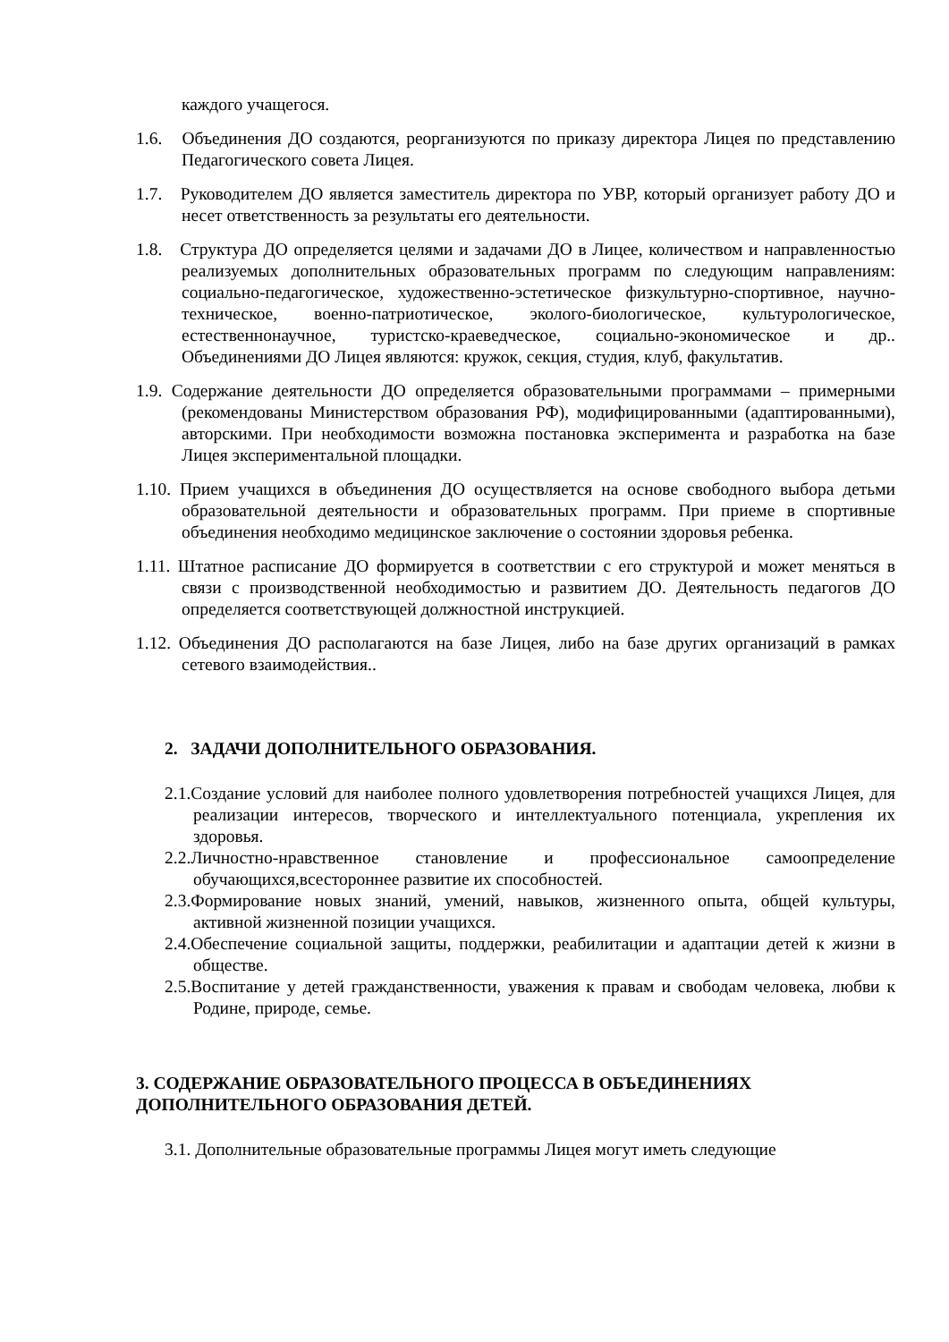каждого учащегося.
1.6. Объединения ДО создаются, реорганизуются по приказу директора Лицея по представлению Педагогического совета Лицея.
1.7. Руководителем ДО является заместитель директора по УВР, который организует работу ДО и несет ответственность за результаты его деятельности.
1.8. Структура ДО определяется целями и задачами ДО в Лицее, количеством и направленностью реализуемых дополнительных образовательных программ по следующим направлениям: социально-педагогическое, художественно-эстетическое физкультурно-спортивное, научно-техническое, военно-патриотическое, эколого-биологическое, культурологическое, естественнонаучное, туристско-краеведческое, социально-экономическое и др.. Объединениями ДО Лицея являются: кружок, секция, студия, клуб, факультатив.
1.9. Содержание деятельности ДО определяется образовательными программами – примерными (рекомендованы Министерством образования РФ), модифицированными (адаптированными), авторскими. При необходимости возможна постановка эксперимента и разработка на базе Лицея экспериментальной площадки.
1.10. Прием учащихся в объединения ДО осуществляется на основе свободного выбора детьми образовательной деятельности и образовательных программ. При приеме в спортивные объединения необходимо медицинское заключение о состоянии здоровья ребенка.
1.11. Штатное расписание ДО формируется в соответствии с его структурой и может меняться в связи с производственной необходимостью и развитием ДО. Деятельность педагогов ДО определяется соответствующей должностной инструкцией.
1.12. Объединения ДО располагаются на базе Лицея, либо на базе других организаций в рамках сетевого взаимодействия..
2. ЗАДАЧИ ДОПОЛНИТЕЛЬНОГО ОБРАЗОВАНИЯ.
2.1.Создание условий для наиболее полного удовлетворения потребностей учащихся Лицея, для реализации интересов, творческого и интеллектуального потенциала, укрепления их здоровья.
2.2.Личностно-нравственное становление и профессиональное самоопределение обучающихся,всестороннее развитие их способностей.
2.3.Формирование новых знаний, умений, навыков, жизненного опыта, общей культуры, активной жизненной позиции учащихся.
2.4.Обеспечение социальной защиты, поддержки, реабилитации и адаптации детей к жизни в обществе.
2.5.Воспитание у детей гражданственности, уважения к правам и свободам человека, любви к Родине, природе, семье.
3. СОДЕРЖАНИЕ ОБРАЗОВАТЕЛЬНОГО ПРОЦЕССА В ОБЪЕДИНЕНИЯХ ДОПОЛНИТЕЛЬНОГО ОБРАЗОВАНИЯ ДЕТЕЙ.
3.1. Дополнительные образовательные программы Лицея могут иметь следующие